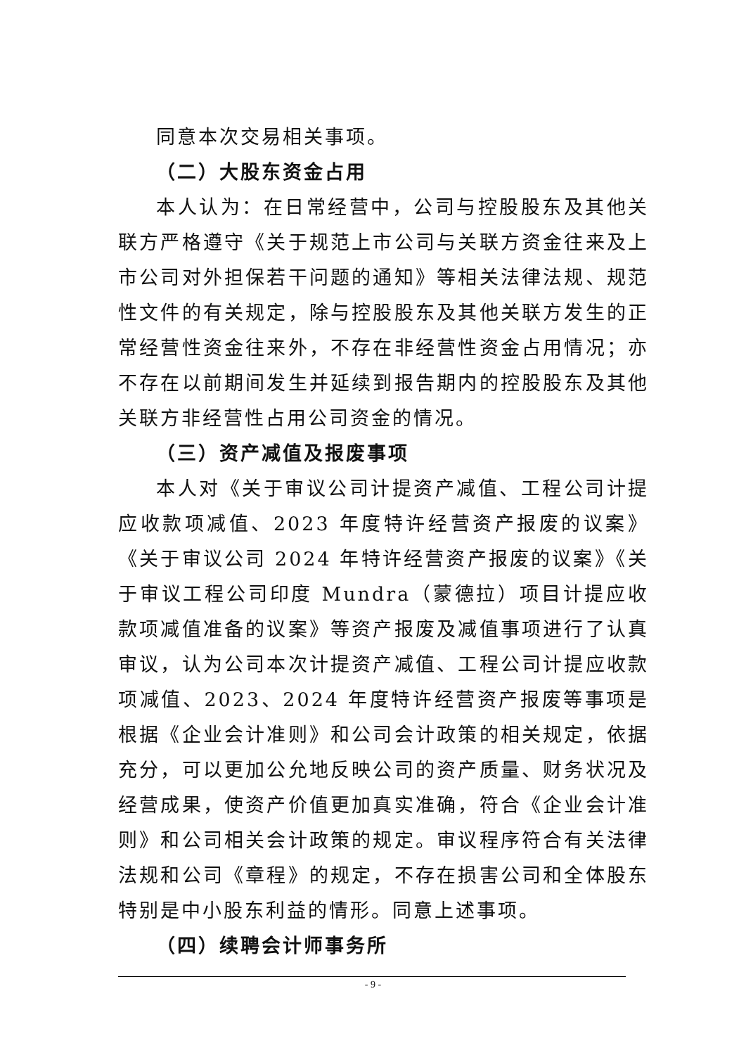同意本次交易相关事项。
（二）大股东资金占用
本人认为：在日常经营中，公司与控股股东及其他关联方严格遵守《关于规范上市公司与关联方资金往来及上市公司对外担保若干问题的通知》等相关法律法规、规范性文件的有关规定，除与控股股东及其他关联方发生的正常经营性资金往来外，不存在非经营性资金占用情况；亦不存在以前期间发生并延续到报告期内的控股股东及其他关联方非经营性占用公司资金的情况。
（三）资产减值及报废事项
本人对《关于审议公司计提资产减值、工程公司计提应收款项减值、2023 年度特许经营资产报废的议案》《关于审议公司 2024 年特许经营资产报废的议案》《关于审议工程公司印度 Mundra（蒙德拉）项目计提应收款项减值准备的议案》等资产报废及减值事项进行了认真审议，认为公司本次计提资产减值、工程公司计提应收款项减值、2023、2024 年度特许经营资产报废等事项是根据《企业会计准则》和公司会计政策的相关规定，依据充分，可以更加公允地反映公司的资产质量、财务状况及经营成果，使资产价值更加真实准确，符合《企业会计准则》和公司相关会计政策的规定。审议程序符合有关法律法规和公司《章程》的规定，不存在损害公司和全体股东特别是中小股东利益的情形。同意上述事项。
（四）续聘会计师事务所
- 9 -